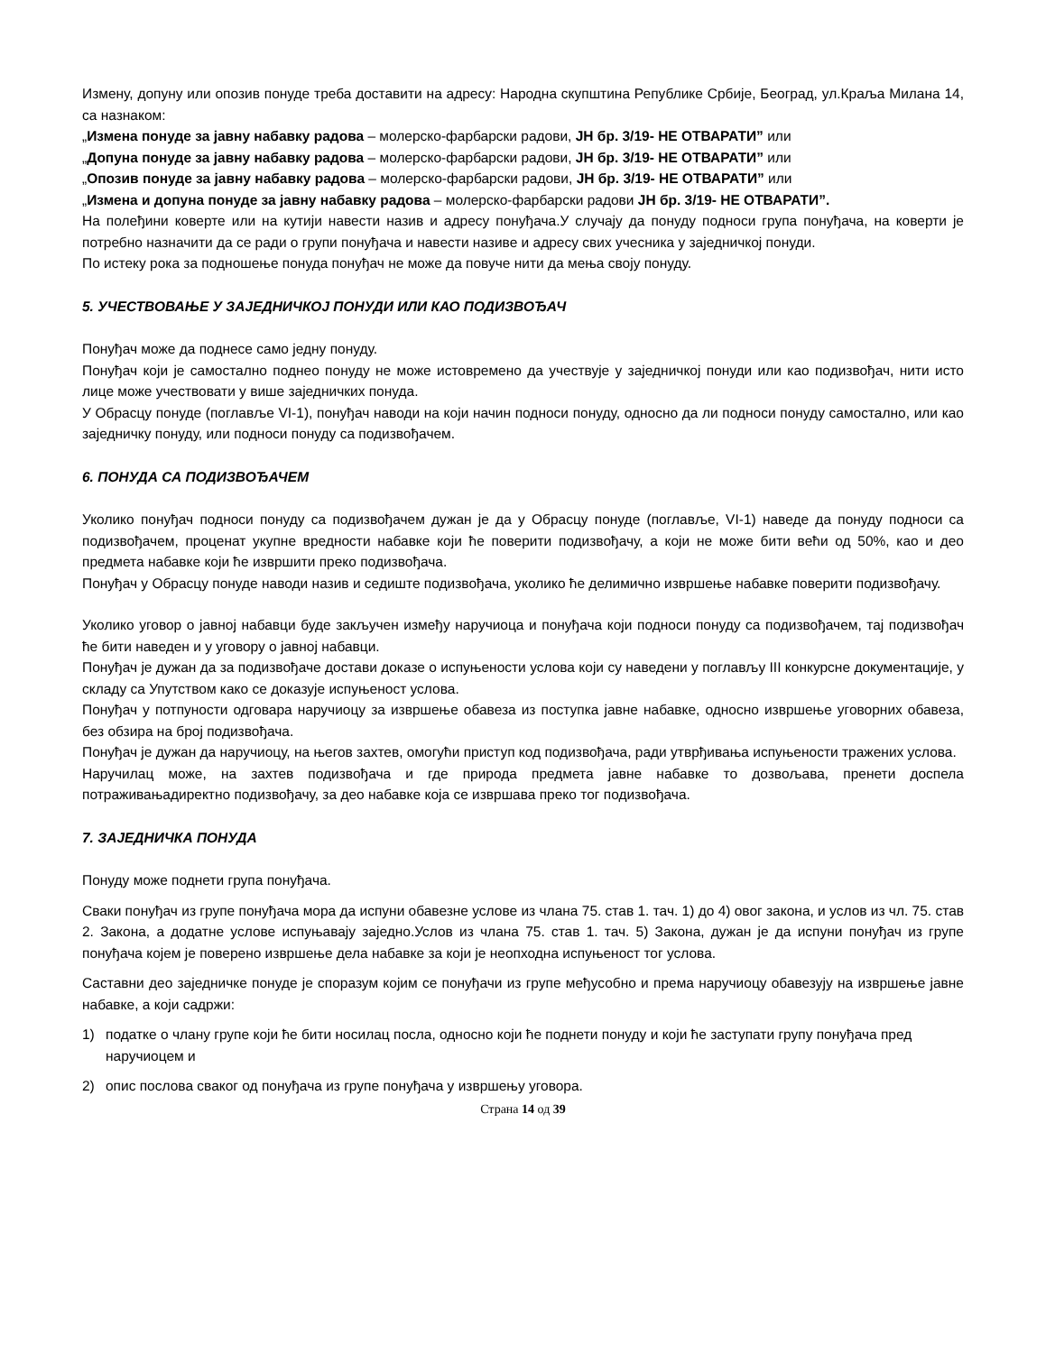Измену, допуну или опозив понуде треба доставити на адресу: Народна скупштина Републике Србије, Београд, ул.Краља Милана 14, са назнаком:
„Измена понуде за јавну набавку радова – молерско-фарбарски радови, ЈН бр. 3/19- НЕ ОТВАРАТИ” или
„Допуна понуде за јавну набавку радова – молерско-фарбарски радови, ЈН бр. 3/19- НЕ ОТВАРАТИ” или
„Опозив понуде за јавну набавку радова – молерско-фарбарски радови, ЈН бр. 3/19- НЕ ОТВАРАТИ” или
„Измена и допуна понуде за јавну набавку радова – молерско-фарбарски радови ЈН бр. 3/19- НЕ ОТВАРАТИ”.
На полеђини коверте или на кутији навести назив и адресу понуђача.У случају да понуду подноси група понуђача, на коверти је потребно назначити да се ради о групи понуђача и навести називе и адресу свих учесника у заједничкој понуди.
По истеку рока за подношење понуда понуђач не може да повуче нити да мења своју понуду.
5. УЧЕСТВОВАЊЕ У ЗАЈЕДНИЧКОЈ ПОНУДИ ИЛИ КАО ПОДИЗВОЂАЧ
Понуђач може да поднесе само једну понуду.
Понуђач који је самостално поднео понуду не може истовремено да учествује у заједничкој понуди или као подизвођач, нити исто лице може учествовати у више заједничких понуда.
У Обрасцу понуде (поглавље VI-1), понуђач наводи на који начин подноси понуду, односно да ли подноси понуду самостално, или као заједничку понуду, или подноси понуду са подизвођачем.
6. ПОНУДА СА ПОДИЗВОЂАЧЕМ
Уколико понуђач подноси понуду са подизвођачем дужан је да у Обрасцу понуде (поглавље, VI-1) наведе да понуду подноси са подизвођачем, проценат укупне вредности набавке који ће поверити подизвођачу, а који не може бити већи од 50%, као и део предмета набавке који ће извршити преко подизвођача.
Понуђач у Обрасцу понуде наводи назив и седиште подизвођача, уколико ће делимично извршење набавке поверити подизвођачу.
Уколико уговор о јавној набавци буде закључен између наручиоца и понуђача који подноси понуду са подизвођачем, тај подизвођач ће бити наведен и у уговору о јавној набавци.
Понуђач је дужан да за подизвођаче достави доказе о испуњености услова који су наведени у поглављу III конкурсне документације, у складу са Упутством како се доказује испуњеност услова.
Понуђач у потпуности одговара наручиоцу за извршење обавеза из поступка јавне набавке, односно извршење уговорних обавеза, без обзира на број подизвођача.
Понуђач је дужан да наручиоцу, на његов захтев, омогући приступ код подизвођача, ради утврђивања испуњености тражених услова.
Наручилац може, на захтев подизвођача и где природа предмета јавне набавке то дозвољава, пренети доспела потраживањадиректно подизвођачу, за део набавке која се извршава преко тог подизвођача.
7. ЗАЈЕДНИЧКА ПОНУДА
Понуду може поднети група понуђача.
Сваки понуђач из групе понуђача мора да испуни обавезне услове из члана 75. став 1. тач. 1) до 4) овог закона, и услов из чл. 75. став 2. Закона, а додатне услове испуњавају заједно.Услов из члана 75. став 1. тач. 5) Закона, дужан је да испуни понуђач из групе понуђача којем је поверено извршење дела набавке за који је неопходна испуњеност тог услова.
Саставни део заједничке понуде је споразум којим се понуђачи из групе међусобно и према наручиоцу обавезују на извршење јавне набавке, а који садржи:
1) податке о члану групе који ће бити носилац посла, односно који ће поднети понуду и који ће заступати групу понуђача пред наручиоцем и
2) опис послова сваког од понуђача из групе понуђача у извршењу уговора.
Страна 14 од 39